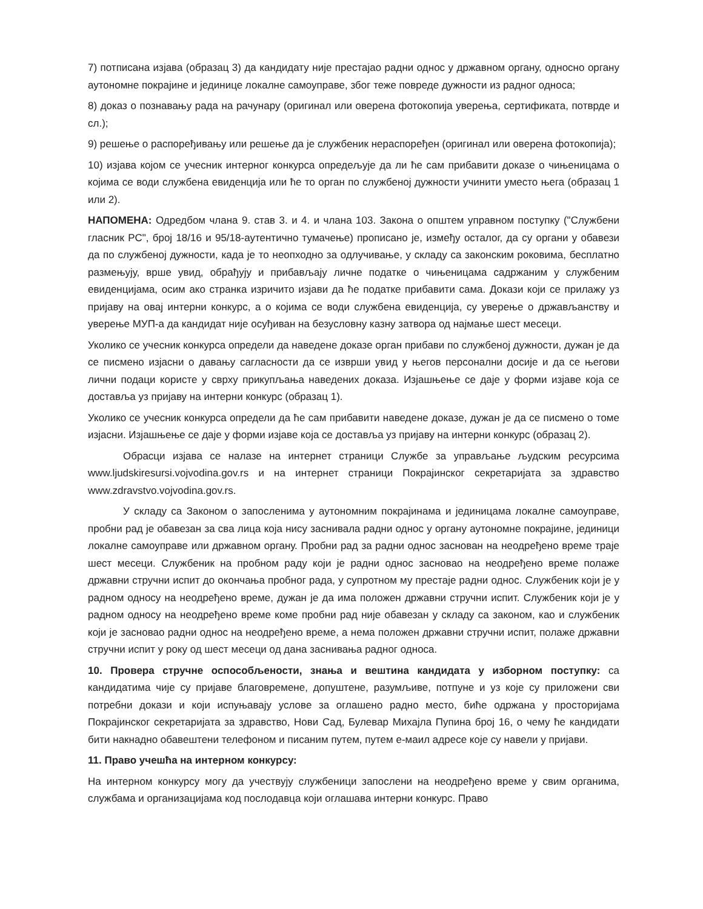7) потписана изјава (образац 3) да кандидату није престајао радни однос у државном органу, односно органу аутономне покрајине и јединице локалне самоуправе, због теже повреде дужности из радног односа;
8) доказ о познавању рада на рачунару (оригинал или оверена фотокопија уверења, сертификата, потврде и сл.);
9) решење о распоређивању или решење да је службеник нераспоређен (оригинал или оверена фотокопија);
10) изјава којом се учесник интерног конкурса опредељује да ли ће сам прибавити доказе о чињеницама о којима се води службена евиденција или ће то орган по службеној дужности учинити уместо њега (образац 1 или 2).
НАПОМЕНА: Одредбом члана 9. став 3. и 4. и члана 103. Закона о општем управном поступку ("Службени гласник РС", број 18/16 и 95/18-аутентично тумачење) прописано је, између осталог, да су органи у обавези да по службеној дужности, када је то неопходно за одлучивање, у складу са законским роковима, бесплатно размењују, врше увид, обрађују и прибављају личне податке о чињеницама садржаним у службеним евиденцијама, осим ако странка изричито изјави да ће податке прибавити сама. Докази који се прилажу уз пријаву на овај интерни конкурс, а о којима се води службена евиденција, су уверење о држављанству и уверење МУП-а да кандидат није осуђиван на безусловну казну затвора од најмање шест месеци.
Уколико се учесник конкурса определи да наведене доказе орган прибави по службеној дужности, дужан је да се писмено изјасни о давању сагласности да се изврши увид у његов персонални досије и да се његови лични подаци користе у сврху прикупљања наведених доказа. Изјашњење се даје у форми изјаве која се доставља уз пријаву на интерни конкурс (образац 1).
Уколико се учесник конкурса определи да ће сам прибавити наведене доказе, дужан је да се писмено о томе изјасни. Изјашњење се даје у форми изјаве која се доставља уз пријаву на интерни конкурс (образац 2).
Обрасци изјава се налазе на интернет страници Службе за управљање људским ресурсима www.ljudskiresursi.vojvodina.gov.rs и на интернет страници Покрајинског секретаријата за здравство www.zdravstvo.vojvodina.gov.rs.
У складу са Законом о запосленима у аутономним покрајинама и јединицама локалне самоуправе, пробни рад је обавезан за сва лица која нису заснивала радни однос у органу аутономне покрајине, јединици локалне самоуправе или државном органу. Пробни рад за радни однос заснован на неодређено време траје шест месеци. Службеник на пробном раду који је радни однос засновао на неодређено време полаже државни стручни испит до окончања пробног рада, у супротном му престаје радни однос. Службеник који је у радном односу на неодређено време, дужан је да има положен државни стручни испит. Службеник који је у радном односу на неодређено време коме пробни рад није обавезан у складу са законом, као и службеник који је засновао радни однос на неодређено време, а нема положен државни стручни испит, полаже државни стручни испит у року од шест месеци од дана заснивања радног односа.
10. Провера стручне оспособљености, знања и вештина кандидата у изборном поступку: са кандидатима чије су пријаве благовремене, допуштене, разумљиве, потпуне и уз које су приложени сви потребни докази и који испуњавају услове за оглашено радно место, биће одржана у просторијама Покрајинског секретаријата за здравство, Нови Сад, Булевар Михајла Пупина број 16, о чему ће кандидати бити накнадно обавештени телефоном и писаним путем, путем е-маил адресе које су навели у пријави.
11. Право учешћа на интерном конкурсу:
На интерном конкурсу могу да учествују службеници запослени на неодређено време у свим органима, службама и организацијама код послодавца који оглашава интерни конкурс. Право